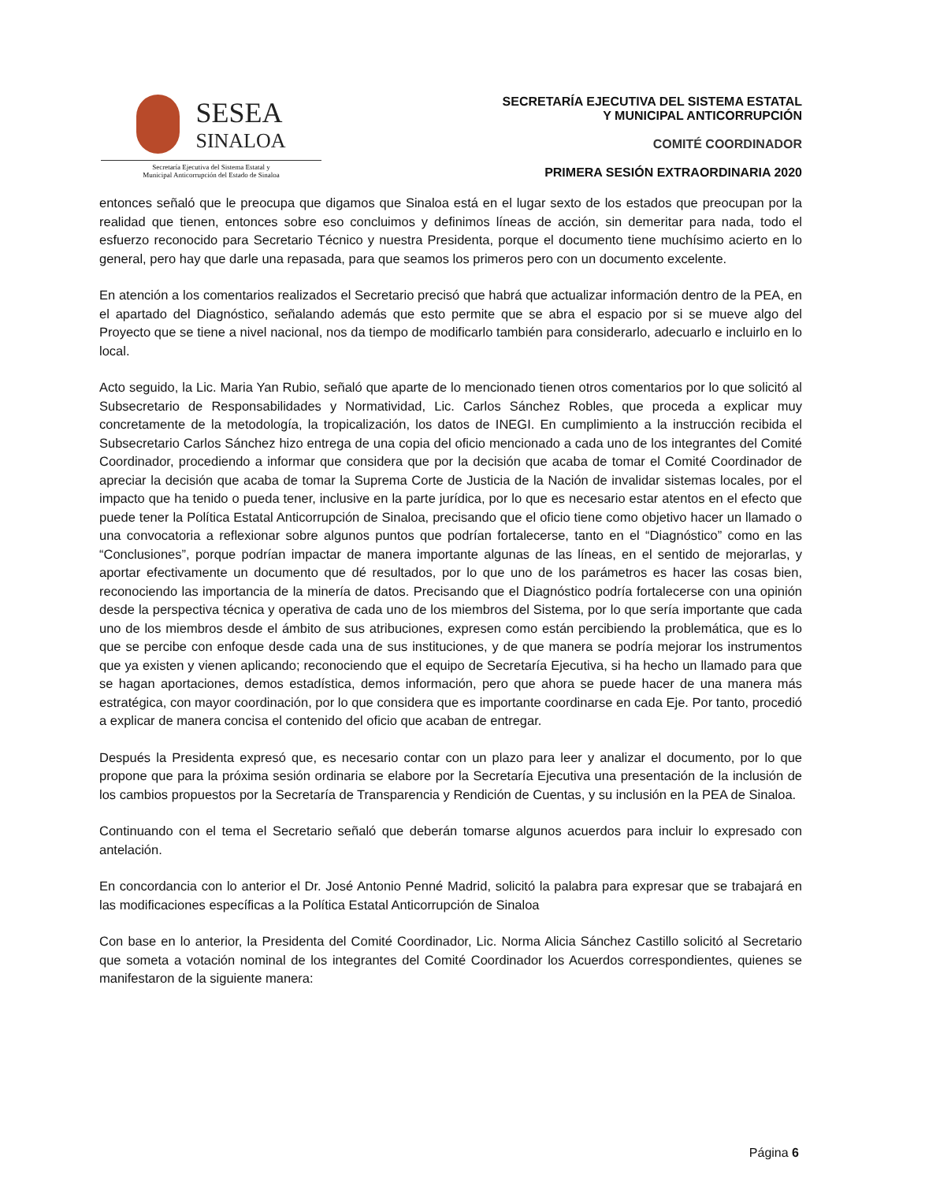SESEA SINALOA
Secretaría Ejecutiva del Sistema Estatal y
Municipal Anticorrupción del Estado de Sinaloa
SECRETARÍA EJECUTIVA DEL SISTEMA ESTATAL
Y MUNICIPAL ANTICORRUPCIÓN
COMITÉ COORDINADOR
PRIMERA SESIÓN EXTRAORDINARIA 2020
entonces señaló que le preocupa que digamos que Sinaloa está en el lugar sexto de los estados que preocupan por la realidad que tienen, entonces sobre eso concluimos y definimos líneas de acción, sin demeritar para nada, todo el esfuerzo reconocido para Secretario Técnico y nuestra Presidenta, porque el documento tiene muchísimo acierto en lo general, pero hay que darle una repasada, para que seamos los primeros pero con un documento excelente.
En atención a los comentarios realizados el Secretario precisó que habrá que actualizar información dentro de la PEA, en el apartado del Diagnóstico, señalando además que esto permite que se abra el espacio por si se mueve algo del Proyecto que se tiene a nivel nacional, nos da tiempo de modificarlo también para considerarlo, adecuarlo e incluirlo en lo local.
Acto seguido, la Lic. Maria Yan Rubio, señaló que aparte de lo mencionado tienen otros comentarios por lo que solicitó al Subsecretario de Responsabilidades y Normatividad, Lic. Carlos Sánchez Robles, que proceda a explicar muy concretamente de la metodología, la tropicalización, los datos de INEGI. En cumplimiento a la instrucción recibida el Subsecretario Carlos Sánchez hizo entrega de una copia del oficio mencionado a cada uno de los integrantes del Comité Coordinador, procediendo a informar que considera que por la decisión que acaba de tomar el Comité Coordinador de apreciar la decisión que acaba de tomar la Suprema Corte de Justicia de la Nación de invalidar sistemas locales, por el impacto que ha tenido o pueda tener, inclusive en la parte jurídica, por lo que es necesario estar atentos en el efecto que puede tener la Política Estatal Anticorrupción de Sinaloa, precisando que el oficio tiene como objetivo hacer un llamado o una convocatoria a reflexionar sobre algunos puntos que podrían fortalecerse, tanto en el “Diagnóstico” como en las “Conclusiones”, porque podrían impactar de manera importante algunas de las líneas, en el sentido de mejorarlas, y aportar efectivamente un documento que dé resultados, por lo que uno de los parámetros es hacer las cosas bien, reconociendo las importancia de la minería de datos. Precisando que el Diagnóstico podría fortalecerse con una opinión desde la perspectiva técnica y operativa de cada uno de los miembros del Sistema, por lo que sería importante que cada uno de los miembros desde el ámbito de sus atribuciones, expresen como están percibiendo la problemática, que es lo que se percibe con enfoque desde cada una de sus instituciones, y de que manera se podría mejorar los instrumentos que ya existen y vienen aplicando; reconociendo que el equipo de Secretaría Ejecutiva, si ha hecho un llamado para que se hagan aportaciones, demos estadística, demos información, pero que ahora se puede hacer de una manera más estratégica, con mayor coordinación, por lo que considera que es importante coordinarse en cada Eje. Por tanto, procedió a explicar de manera concisa el contenido del oficio que acaban de entregar.
Después la Presidenta expresó que, es necesario contar con un plazo para leer y analizar el documento, por lo que propone que para la próxima sesión ordinaria se elabore por la Secretaría Ejecutiva una presentación de la inclusión de los cambios propuestos por la Secretaría de Transparencia y Rendición de Cuentas, y su inclusión en la PEA de Sinaloa.
Continuando con el tema el Secretario señaló que deberán tomarse algunos acuerdos para incluir lo expresado con antelación.
En concordancia con lo anterior el Dr. José Antonio Penné Madrid, solicitó la palabra para expresar que se trabajará en las modificaciones específicas a la Política Estatal Anticorrupción de Sinaloa
Con base en lo anterior, la Presidenta del Comité Coordinador, Lic. Norma Alicia Sánchez Castillo solicitó al Secretario que someta a votación nominal de los integrantes del Comité Coordinador los Acuerdos correspondientes, quienes se manifestaron de la siguiente manera:
Página 6